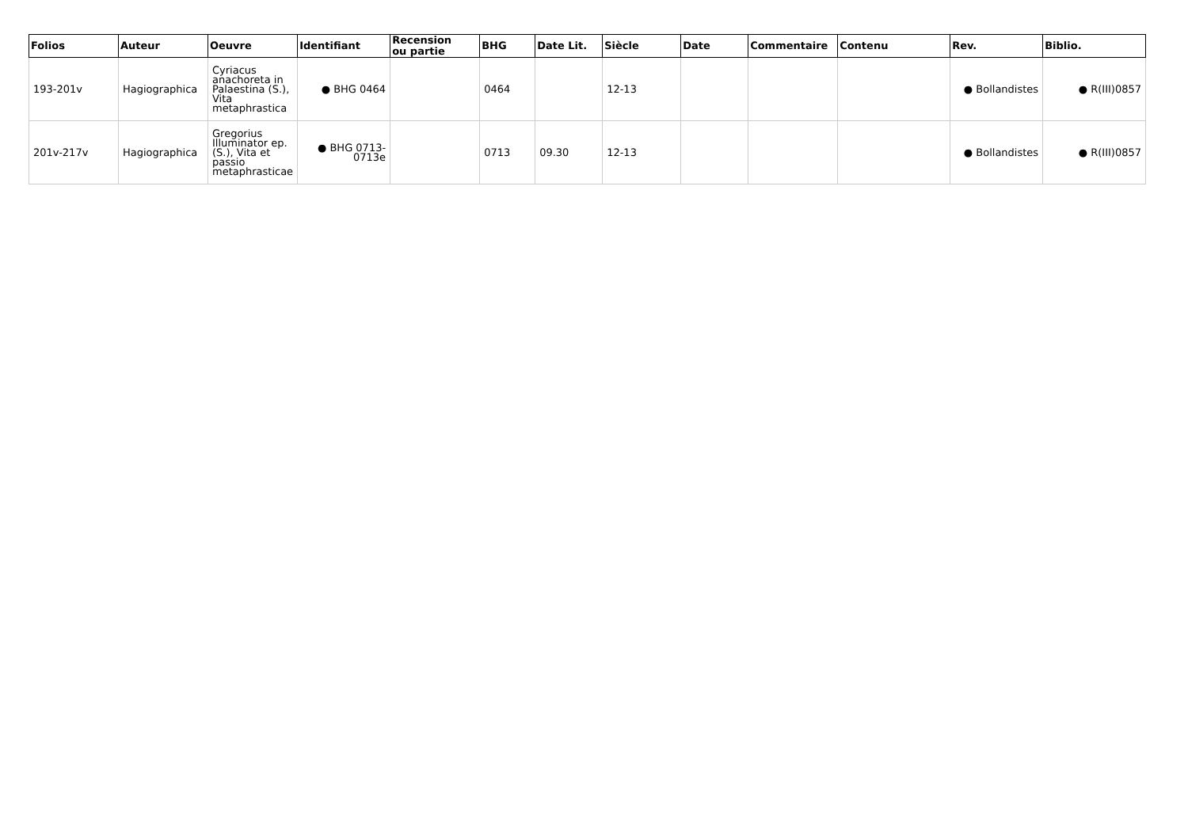| Folios | Auteur | Oeuvre | Identifiant | Recension ou partie | BHG | Date Lit. | Siècle | Date | Commentaire | Contenu | Rev. | Biblio. |
| --- | --- | --- | --- | --- | --- | --- | --- | --- | --- | --- | --- | --- |
| 193-201v | Hagiographica | Cyriacus anachoreta in Palaestina (S.), Vita metaphrastica | ● BHG 0464 | | 0464 | | 12-13 | | | | ● Bollandistes | ● R(III)0857 |
| 201v-217v | Hagiographica | Gregorius Illuminator ep. (S.), Vita et passio metaphrasticae | ● BHG 0713-0713e | | 0713 | 09.30 | 12-13 | | | | ● Bollandistes | ● R(III)0857 |